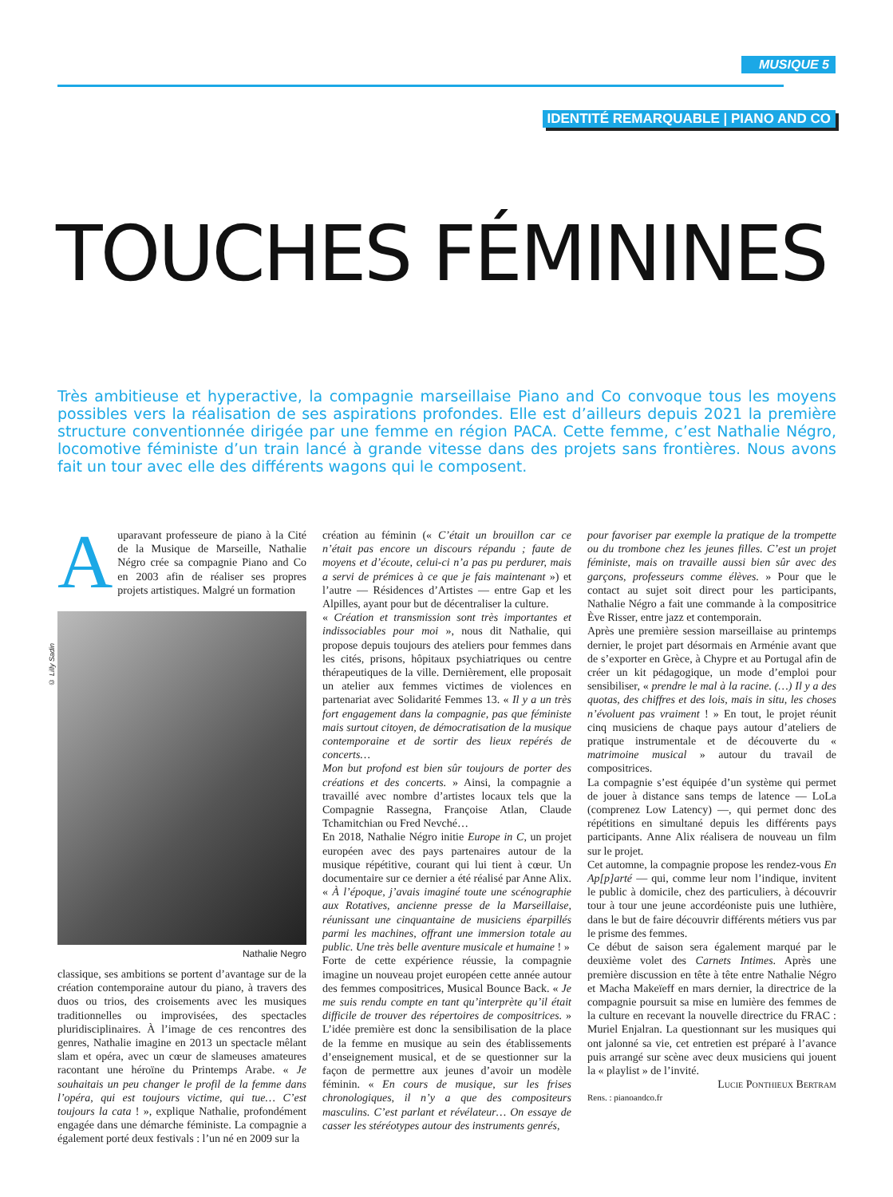MUSIQUE 5
IDENTITÉ REMARQUABLE | PIANO AND CO
TOUCHES FÉMININES
Très ambitieuse et hyperactive, la compagnie marseillaise Piano and Co convoque tous les moyens possibles vers la réalisation de ses aspirations profondes. Elle est d’ailleurs depuis 2021 la première structure conventionnée dirigée par une femme en région PACA. Cette femme, c’est Nathalie Négro, locomotive féministe d’un train lancé à grande vitesse dans des projets sans frontières. Nous avons fait un tour avec elle des différents wagons qui le composent.
Auparavant professeure de piano à la Cité de la Musique de Marseille, Nathalie Négro crée sa compagnie Piano and Co en 2003 afin de réaliser ses propres projets artistiques. Malgré un formation
© Lilly Sadin
Nathalie Negro
classique, ses ambitions se portent d’avantage sur de la création contemporaine autour du piano, à travers des duos ou trios, des croisements avec les musiques traditionnelles ou improvisées, des spectacles pluridisciplinaires. À l’image de ces rencontres des genres, Nathalie imagine en 2013 un spectacle mêlant slam et opéra, avec un cœur de slameuses amateures racontant une héroïne du Printemps Arabe. « Je souhaitais un peu changer le profil de la femme dans l’opéra, qui est toujours victime, qui tue… C’est toujours la cata ! », explique Nathalie, profondément engagée dans une démarche féministe. La compagnie a également porté deux festivals : l’un né en 2009 sur la
création au féminin (« C’était un brouillon car ce n’était pas encore un discours répandu ; faute de moyens et d’écoute, celui-ci n’a pas pu perdurer, mais a servi de prémices à ce que je fais maintenant ») et l’autre — Résidences d’Artistes — entre Gap et les Alpilles, ayant pour but de décentraliser la culture.
« Création et transmission sont très importantes et indissociables pour moi », nous dit Nathalie, qui propose depuis toujours des ateliers pour femmes dans les cités, prisons, hôpitaux psychiatriques ou centre thérapeutiques de la ville. Dernièrement, elle proposait un atelier aux femmes victimes de violences en partenariat avec Solidarité Femmes 13. « Il y a un très fort engagement dans la compagnie, pas que féministe mais surtout citoyen, de démocratisation de la musique contemporaine et de sortir des lieux repérés de concerts…
Mon but profond est bien sûr toujours de porter des créations et des concerts. » Ainsi, la compagnie a travaillé avec nombre d’artistes locaux tels que la Compagnie Rassegna, Françoise Atlan, Claude Tchamitchian ou Fred Nevché…
En 2018, Nathalie Négro initie Europe in C, un projet européen avec des pays partenaires autour de la musique répétitive, courant qui lui tient à cœur. Un documentaire sur ce dernier a été réalisé par Anne Alix. « À l’époque, j’avais imaginé toute une scénographie aux Rotatives, ancienne presse de la Marseillaise, réunissant une cinquantaine de musiciens éparpillés parmi les machines, offrant une immersion totale au public. Une très belle aventure musicale et humaine ! »
Forte de cette expérience réussie, la compagnie imagine un nouveau projet européen cette année autour des femmes compositrices, Musical Bounce Back. « Je me suis rendu compte en tant qu’interprète qu’il était difficile de trouver des répertoires de compositrices. » L’idée première est donc la sensibilisation de la place de la femme en musique au sein des établissements d’enseignement musical, et de se questionner sur la façon de permettre aux jeunes d’avoir un modèle féminin. « En cours de musique, sur les frises chronologiques, il n’y a que des compositeurs masculins. C’est parlant et révélateur… On essaye de casser les stéréotypes autour des instruments genrés,
pour favoriser par exemple la pratique de la trompette ou du trombone chez les jeunes filles. C’est un projet féministe, mais on travaille aussi bien sûr avec des garçons, professeurs comme élèves. » Pour que le contact au sujet soit direct pour les participants, Nathalie Négro a fait une commande à la compositrice Ève Risser, entre jazz et contemporain.
Après une première session marseillaise au printemps dernier, le projet part désormais en Arménie avant que de s’exporter en Grèce, à Chypre et au Portugal afin de créer un kit pédagogique, un mode d’emploi pour sensibiliser, « prendre le mal à la racine. (…) Il y a des quotas, des chiffres et des lois, mais in situ, les choses n’évoluent pas vraiment ! » En tout, le projet réunit cinq musiciens de chaque pays autour d’ateliers de pratique instrumentale et de découverte du « matrimoine musical » autour du travail de compositrices.
La compagnie s’est équipée d’un système qui permet de jouer à distance sans temps de latence — LoLa (comprenez Low Latency) —, qui permet donc des répétitions en simultané depuis les différents pays participants. Anne Alix réalisera de nouveau un film sur le projet.
Cet automne, la compagnie propose les rendez-vous En Ap[p]arté — qui, comme leur nom l’indique, invitent le public à domicile, chez des particuliers, à découvrir tour à tour une jeune accordéoniste puis une luthière, dans le but de faire découvrir différents métiers vus par le prisme des femmes.
Ce début de saison sera également marqué par le deuxième volet des Carnets Intimes. Après une première discussion en tête à tête entre Nathalie Négro et Macha Makeïeff en mars dernier, la directrice de la compagnie poursuit sa mise en lumière des femmes de la culture en recevant la nouvelle directrice du FRAC : Muriel Enjalran. La questionnant sur les musiques qui ont jalonné sa vie, cet entretien est préparé à l’avance puis arrangé sur scène avec deux musiciens qui jouent la « playlist » de l’invité.
Lucie Ponthieux Bertram
Rens. : pianoandco.fr